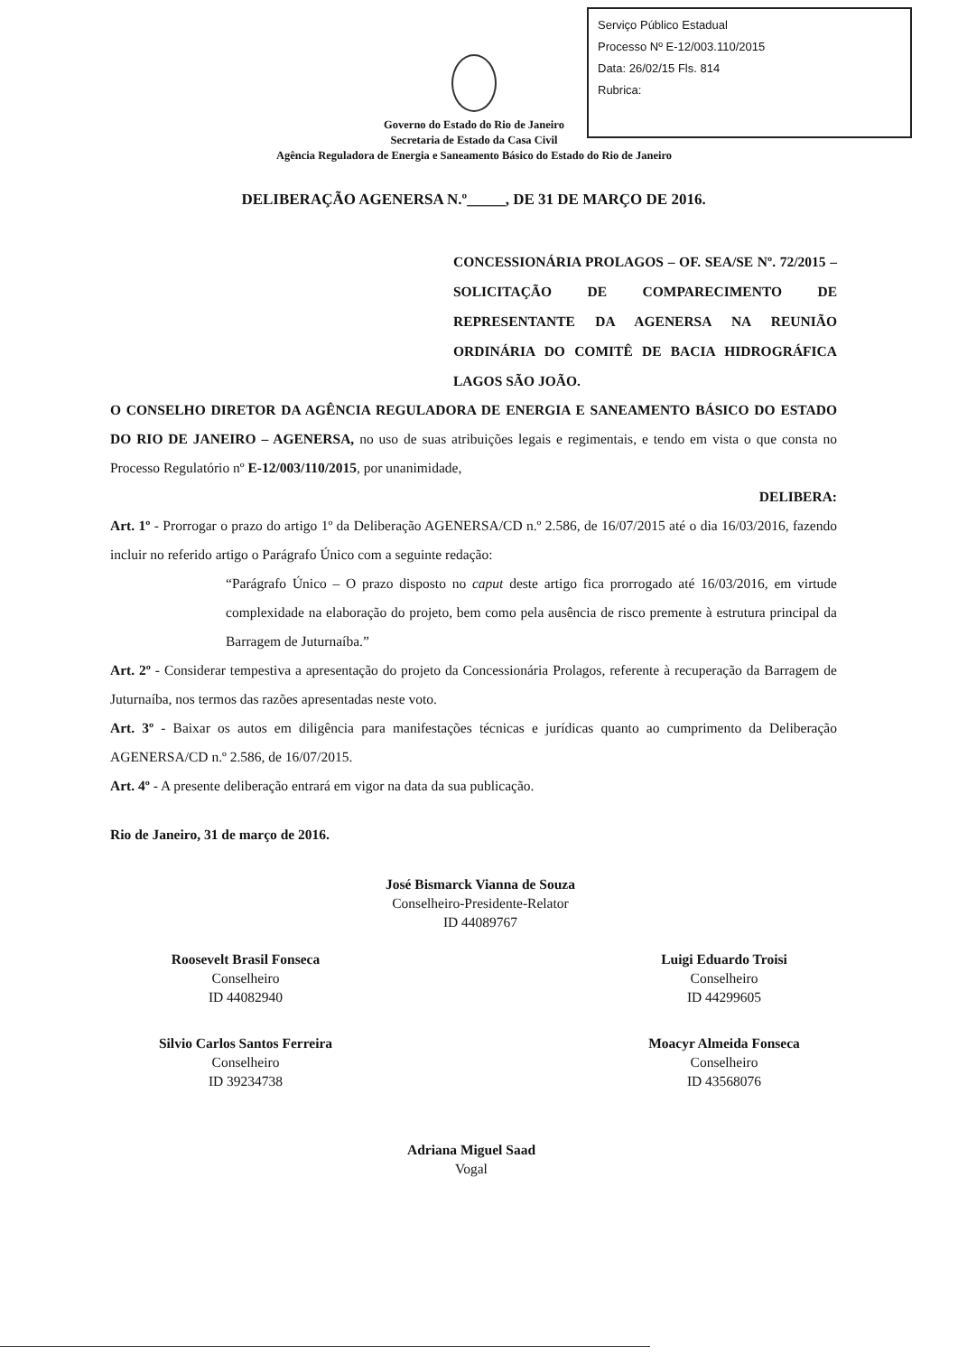Serviço Público Estadual
Processo Nº E-12/003.110/2015
Data: 26/02/15 Fls. 814
Rubrica:
Governo do Estado do Rio de Janeiro
Secretaria de Estado da Casa Civil
Agência Reguladora de Energia e Saneamento Básico do Estado do Rio de Janeiro
DELIBERAÇÃO AGENERSA N.º_____, DE 31 DE MARÇO DE 2016.
CONCESSIONÁRIA PROLAGOS – OF. SEA/SE Nº. 72/2015 – SOLICITAÇÃO DE COMPARECIMENTO DE REPRESENTANTE DA AGENERSA NA REUNIÃO ORDINÁRIA DO COMITÊ DE BACIA HIDROGRÁFICA LAGOS SÃO JOÃO.
O CONSELHO DIRETOR DA AGÊNCIA REGULADORA DE ENERGIA E SANEAMENTO BÁSICO DO ESTADO DO RIO DE JANEIRO – AGENERSA, no uso de suas atribuições legais e regimentais, e tendo em vista o que consta no Processo Regulatório nº E-12/003/110/2015, por unanimidade,
DELIBERA:
Art. 1º - Prorrogar o prazo do artigo 1º da Deliberação AGENERSA/CD n.º 2.586, de 16/07/2015 até o dia 16/03/2016, fazendo incluir no referido artigo o Parágrafo Único com a seguinte redação:
“Parágrafo Único – O prazo disposto no caput deste artigo fica prorrogado até 16/03/2016, em virtude complexidade na elaboração do projeto, bem como pela ausência de risco premente à estrutura principal da Barragem de Juturnaíba.”
Art. 2º - Considerar tempestiva a apresentação do projeto da Concessionária Prolagos, referente à recuperação da Barragem de Juturnaíba, nos termos das razões apresentadas neste voto.
Art. 3º - Baixar os autos em diligência para manifestações técnicas e jurídicas quanto ao cumprimento da Deliberação AGENERSA/CD n.º 2.586, de 16/07/2015.
Art. 4º - A presente deliberação entrará em vigor na data da sua publicação.
Rio de Janeiro, 31 de março de 2016.
José Bismarck Vianna de Souza
Conselheiro-Presidente-Relator
ID 44089767
Roosevelt Brasil Fonseca
Conselheiro
ID 44082940
Silvio Carlos Santos Ferreira
Conselheiro
ID 39234738
Luigi Eduardo Troisi
Conselheiro
ID 44299605
Moacyr Almeida Fonseca
Conselheiro
ID 43568076
Adriana Miguel Saad
Vogal